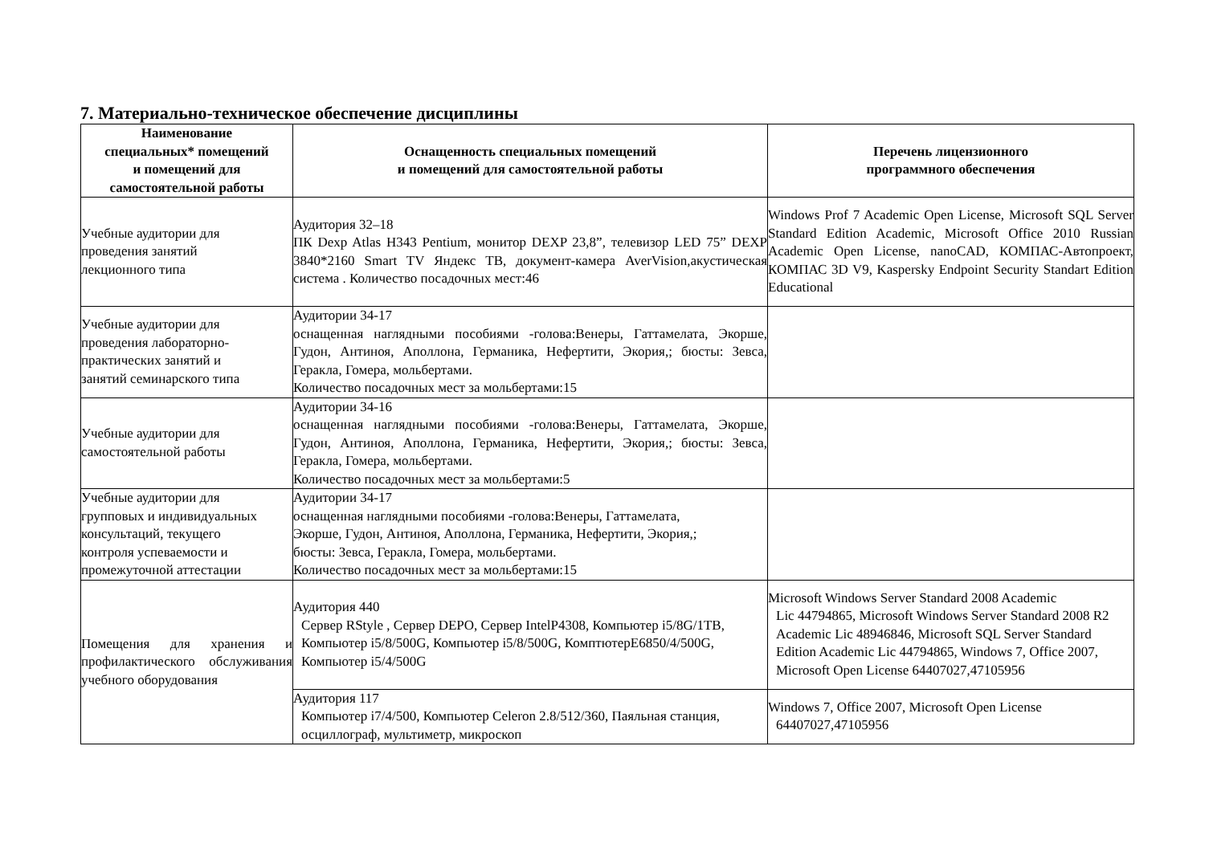7. Материально-техническое обеспечение дисциплины
| Наименование специальных* помещений и помещений для самостоятельной работы | Оснащенность специальных помещений и помещений для самостоятельной работы | Перечень лицензионного программного обеспечения |
| --- | --- | --- |
| Учебные аудитории для проведения занятий лекционного типа | Аудитория 32–18 ПК Dexp Atlas H343 Pentium, монитор DEXP 23,8”, телевизор LED 75” DEXP 3840*2160 Smart TV Яндекс ТВ, документ-камера AverVision,акустическая система . Количество посадочных мест:46 | Windows Prof 7 Academic Open License, Microsoft SQL Server Standard Edition Academic, Microsoft Office 2010 Russian Academic Open License, nanoCAD, КОМПАС-Автопроект, КОМПАС 3D V9, Kaspersky Endpoint Security Standart Edition Educational |
| Учебные аудитории для проведения лабораторно- практических занятий и занятий семинарского типа | Аудитории 34-17 оснащенная наглядными пособиями -голова:Венеры, Гаттамелата, Экорше, Гудон, Антиноя, Аполлона, Германика, Нефертити, Экория,; бюсты: Зевса, Геракла, Гомера, мольбертами. Количество посадочных мест за мольбертами:15 | |
| Учебные аудитории для самостоятельной работы | Аудитории 34-16 оснащенная наглядными пособиями -голова:Венеры, Гаттамелата, Экорше, Гудон, Антиноя, Аполлона, Германика, Нефертити, Экория,; бюсты: Зевса, Геракла, Гомера, мольбертами. Количество посадочных мест за мольбертами:5 | |
| Учебные аудитории для групповых и индивидуальных консультаций, текущего контроля успеваемости и промежуточной аттестации | Аудитории 34-17 оснащенная наглядными пособиями -голова:Венеры, Гаттамелата, Экорше, Гудон, Антиноя, Аполлона, Германика, Нефертити, Экория,; бюсты: Зевса, Геракла, Гомера, мольбертами. Количество посадочных мест за мольбертами:15 | |
| Помещения для хранения и профилактического обслуживания учебного оборудования | Аудитория 440 Сервер RStyle , Сервер DEPO, Сервер IntelP4308, Компьютер i5/8G/1TB, Компьютер i5/8/500G, Компьютер i5/8/500G, КомптютерE6850/4/500G, Компьютер i5/4/500G | Microsoft Windows Server Standard 2008 Academic Lic 44794865, Microsoft Windows Server Standard 2008 R2 Academic Lic 48946846, Microsoft SQL Server Standard Edition Academic Lic 44794865, Windows 7, Office 2007, Microsoft Open License 64407027,47105956 |
| | Аудитория 117 Компьютер i7/4/500, Компьютер Celeron 2.8/512/360, Паяльная станция, осциллограф, мультиметр, микроскоп | Windows 7, Office 2007, Microsoft Open License 64407027,47105956 |